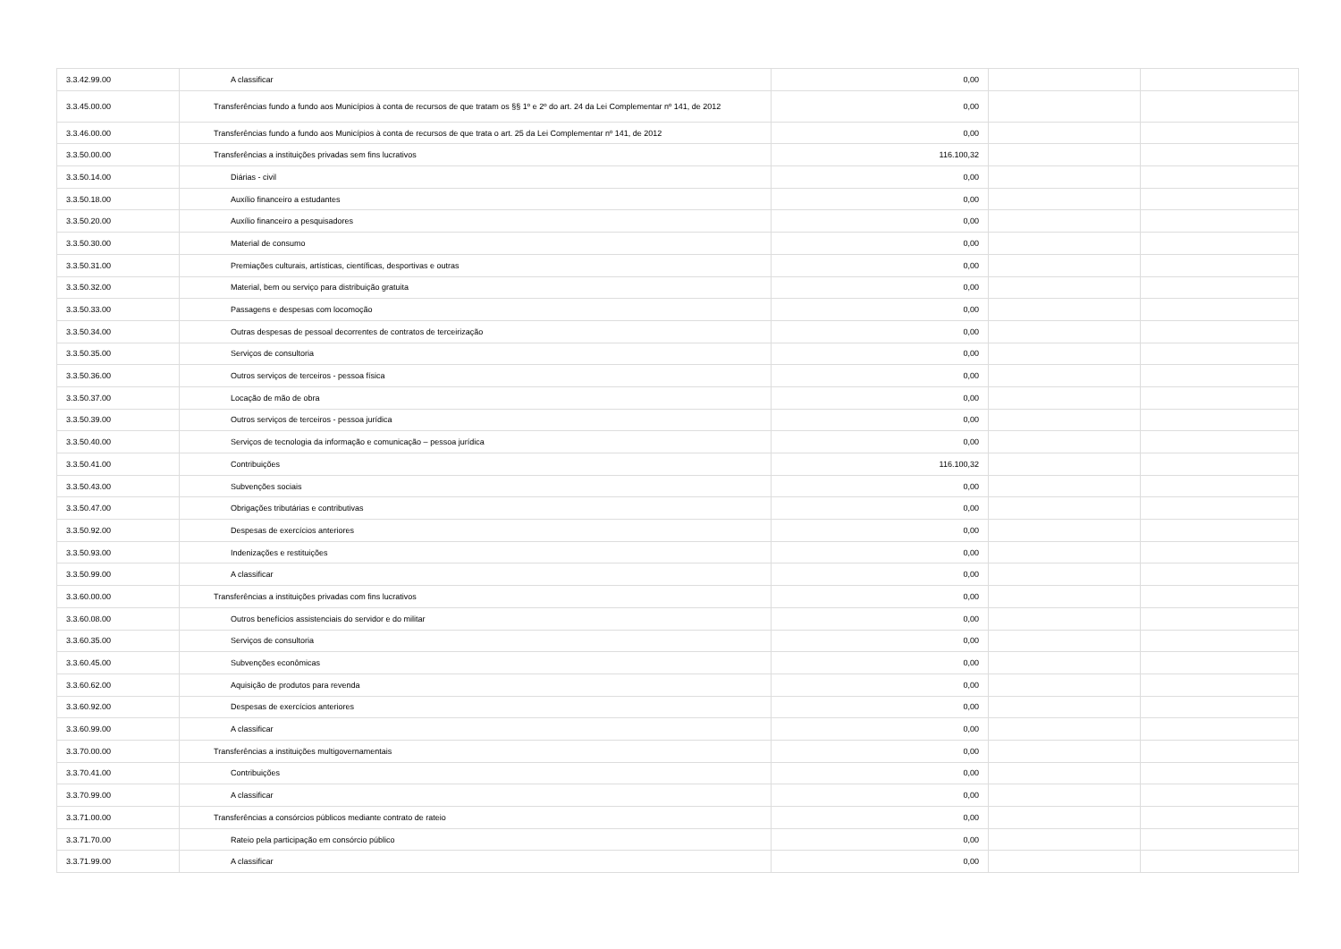| 3.3.42.99.00 | A classificar | 0,00 | | |
| 3.3.45.00.00 | Transferências fundo a fundo aos Municípios à conta de recursos de que tratam os §§ 1º e 2º do art. 24 da Lei Complementar nº 141, de 2012 | 0,00 | | |
| 3.3.46.00.00 | Transferências fundo a fundo aos Municípios à conta de recursos de que trata o art. 25 da Lei Complementar nº 141, de 2012 | 0,00 | | |
| 3.3.50.00.00 | Transferências a instituições privadas sem fins lucrativos | 116.100,32 | | |
| 3.3.50.14.00 | Diárias - civil | 0,00 | | |
| 3.3.50.18.00 | Auxílio financeiro a estudantes | 0,00 | | |
| 3.3.50.20.00 | Auxílio financeiro a pesquisadores | 0,00 | | |
| 3.3.50.30.00 | Material de consumo | 0,00 | | |
| 3.3.50.31.00 | Premiações culturais, artísticas, científicas, desportivas e outras | 0,00 | | |
| 3.3.50.32.00 | Material, bem ou serviço para distribuição gratuita | 0,00 | | |
| 3.3.50.33.00 | Passagens e despesas com locomoção | 0,00 | | |
| 3.3.50.34.00 | Outras despesas de pessoal decorrentes de contratos de terceirização | 0,00 | | |
| 3.3.50.35.00 | Serviços de consultoria | 0,00 | | |
| 3.3.50.36.00 | Outros serviços de terceiros - pessoa física | 0,00 | | |
| 3.3.50.37.00 | Locação de mão de obra | 0,00 | | |
| 3.3.50.39.00 | Outros serviços de terceiros - pessoa jurídica | 0,00 | | |
| 3.3.50.40.00 | Serviços de tecnologia da informação e comunicação – pessoa jurídica | 0,00 | | |
| 3.3.50.41.00 | Contribuições | 116.100,32 | | |
| 3.3.50.43.00 | Subvenções sociais | 0,00 | | |
| 3.3.50.47.00 | Obrigações tributárias e contributivas | 0,00 | | |
| 3.3.50.92.00 | Despesas de exercícios anteriores | 0,00 | | |
| 3.3.50.93.00 | Indenizações e restituições | 0,00 | | |
| 3.3.50.99.00 | A classificar | 0,00 | | |
| 3.3.60.00.00 | Transferências a instituições privadas com fins lucrativos | 0,00 | | |
| 3.3.60.08.00 | Outros benefícios assistenciais do servidor e do militar | 0,00 | | |
| 3.3.60.35.00 | Serviços de consultoria | 0,00 | | |
| 3.3.60.45.00 | Subvenções econômicas | 0,00 | | |
| 3.3.60.62.00 | Aquisição de produtos para revenda | 0,00 | | |
| 3.3.60.92.00 | Despesas de exercícios anteriores | 0,00 | | |
| 3.3.60.99.00 | A classificar | 0,00 | | |
| 3.3.70.00.00 | Transferências a instituições multigovernamentais | 0,00 | | |
| 3.3.70.41.00 | Contribuições | 0,00 | | |
| 3.3.70.99.00 | A classificar | 0,00 | | |
| 3.3.71.00.00 | Transferências a consórcios públicos mediante contrato de rateio | 0,00 | | |
| 3.3.71.70.00 | Rateio pela participação em consórcio público | 0,00 | | |
| 3.3.71.99.00 | A classificar | 0,00 | | |